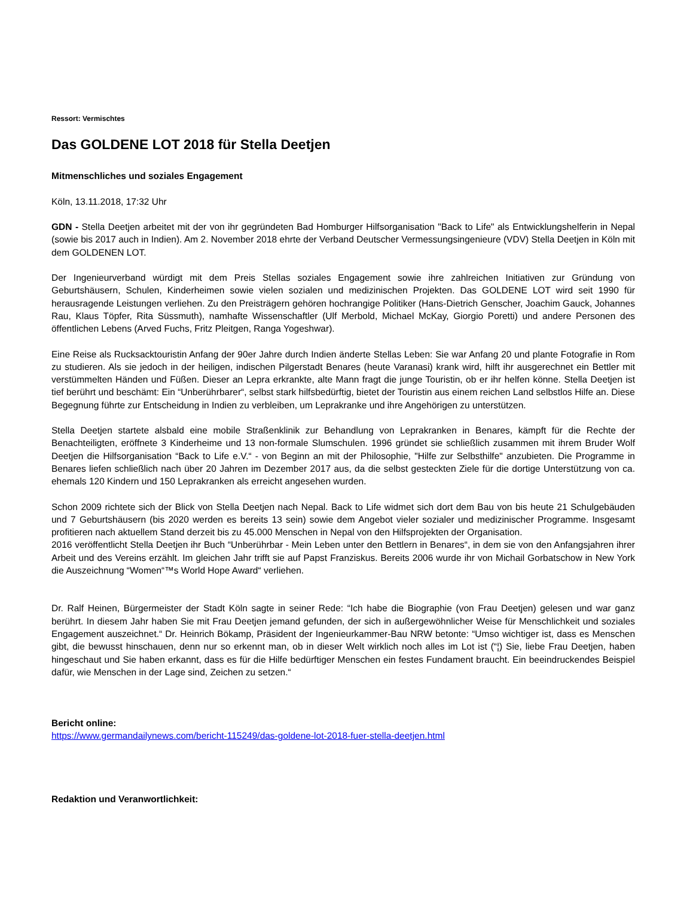Ressort: Vermischtes
Das GOLDENE LOT 2018 für Stella Deetjen
Mitmenschliches und soziales Engagement
Köln, 13.11.2018, 17:32 Uhr
GDN - Stella Deetjen arbeitet mit der von ihr gegründeten Bad Homburger Hilfsorganisation "Back to Life" als Entwicklungshelferin in Nepal (sowie bis 2017 auch in Indien). Am 2. November 2018 ehrte der Verband Deutscher Vermessungsingenieure (VDV) Stella Deetjen in Köln mit dem GOLDENEN LOT.
Der Ingenieurverband würdigt mit dem Preis Stellas soziales Engagement sowie ihre zahlreichen Initiativen zur Gründung von Geburtshäusern, Schulen, Kinderheimen sowie vielen sozialen und medizinischen Projekten. Das GOLDENE LOT wird seit 1990 für herausragende Leistungen verliehen. Zu den Preisträgern gehören hochrangige Politiker (Hans-Dietrich Genscher, Joachim Gauck, Johannes Rau, Klaus Töpfer, Rita Süssmuth), namhafte Wissenschaftler (Ulf Merbold, Michael McKay, Giorgio Poretti) und andere Personen des öffentlichen Lebens (Arved Fuchs, Fritz Pleitgen, Ranga Yogeshwar).
Eine Reise als Rucksacktouristin Anfang der 90er Jahre durch Indien änderte Stellas Leben: Sie war Anfang 20 und plante Fotografie in Rom zu studieren. Als sie jedoch in der heiligen, indischen Pilgerstadt Benares (heute Varanasi) krank wird, hilft ihr ausgerechnet ein Bettler mit verstümmelten Händen und Füßen. Dieser an Lepra erkrankte, alte Mann fragt die junge Touristin, ob er ihr helfen könne. Stella Deetjen ist tief berührt und beschämt: Ein “Unberührbarer“, selbst stark hilfsbedürftig, bietet der Touristin aus einem reichen Land selbstlos Hilfe an. Diese Begegnung führte zur Entscheidung in Indien zu verbleiben, um Leprakranke und ihre Angehörigen zu unterstützen.
Stella Deetjen startete alsbald eine mobile Straßenklinik zur Behandlung von Leprakranken in Benares, kämpft für die Rechte der Benachteiligten, eröffnete 3 Kinderheime und 13 non-formale Slumschulen. 1996 gründet sie schließlich zusammen mit ihrem Bruder Wolf Deetjen die Hilfsorganisation “Back to Life e.V.“ - von Beginn an mit der Philosophie, "Hilfe zur Selbsthilfe" anzubieten. Die Programme in Benares liefen schließlich nach über 20 Jahren im Dezember 2017 aus, da die selbst gesteckten Ziele für die dortige Unterstützung von ca. ehemals 120 Kindern und 150 Leprakranken als erreicht angesehen wurden.
Schon 2009 richtete sich der Blick von Stella Deetjen nach Nepal. Back to Life widmet sich dort dem Bau von bis heute 21 Schulgebäuden und 7 Geburtshäusern (bis 2020 werden es bereits 13 sein) sowie dem Angebot vieler sozialer und medizinischer Programme. Insgesamt profitieren nach aktuellem Stand derzeit bis zu 45.000 Menschen in Nepal von den Hilfsprojekten der Organisation.
2016 veröffentlicht Stella Deetjen ihr Buch “Unberührbar - Mein Leben unter den Bettlern in Benares“, in dem sie von den Anfangsjahren ihrer Arbeit und des Vereins erzählt. Im gleichen Jahr trifft sie auf Papst Franziskus. Bereits 2006 wurde ihr von Michail Gorbatschow in New York die Auszeichnung “Women“™s World Hope Award“ verliehen.
Dr. Ralf Heinen, Bürgermeister der Stadt Köln sagte in seiner Rede: “Ich habe die Biographie (von Frau Deetjen) gelesen und war ganz berührt. In diesem Jahr haben Sie mit Frau Deetjen jemand gefunden, der sich in außergewöhnlicher Weise für Menschlichkeit und soziales Engagement auszeichnet.“ Dr. Heinrich Bökamp, Präsident der Ingenieurkammer-Bau NRW betonte: “Umso wichtiger ist, dass es Menschen gibt, die bewusst hinschauen, denn nur so erkennt man, ob in dieser Welt wirklich noch alles im Lot ist (“¦) Sie, liebe Frau Deetjen, haben hingeschaut und Sie haben erkannt, dass es für die Hilfe bedürftiger Menschen ein festes Fundament braucht. Ein beeindruckendes Beispiel dafür, wie Menschen in der Lage sind, Zeichen zu setzen.“
Bericht online:
https://www.germandailynews.com/bericht-115249/das-goldene-lot-2018-fuer-stella-deetjen.html
Redaktion und Veranwortlichkeit: